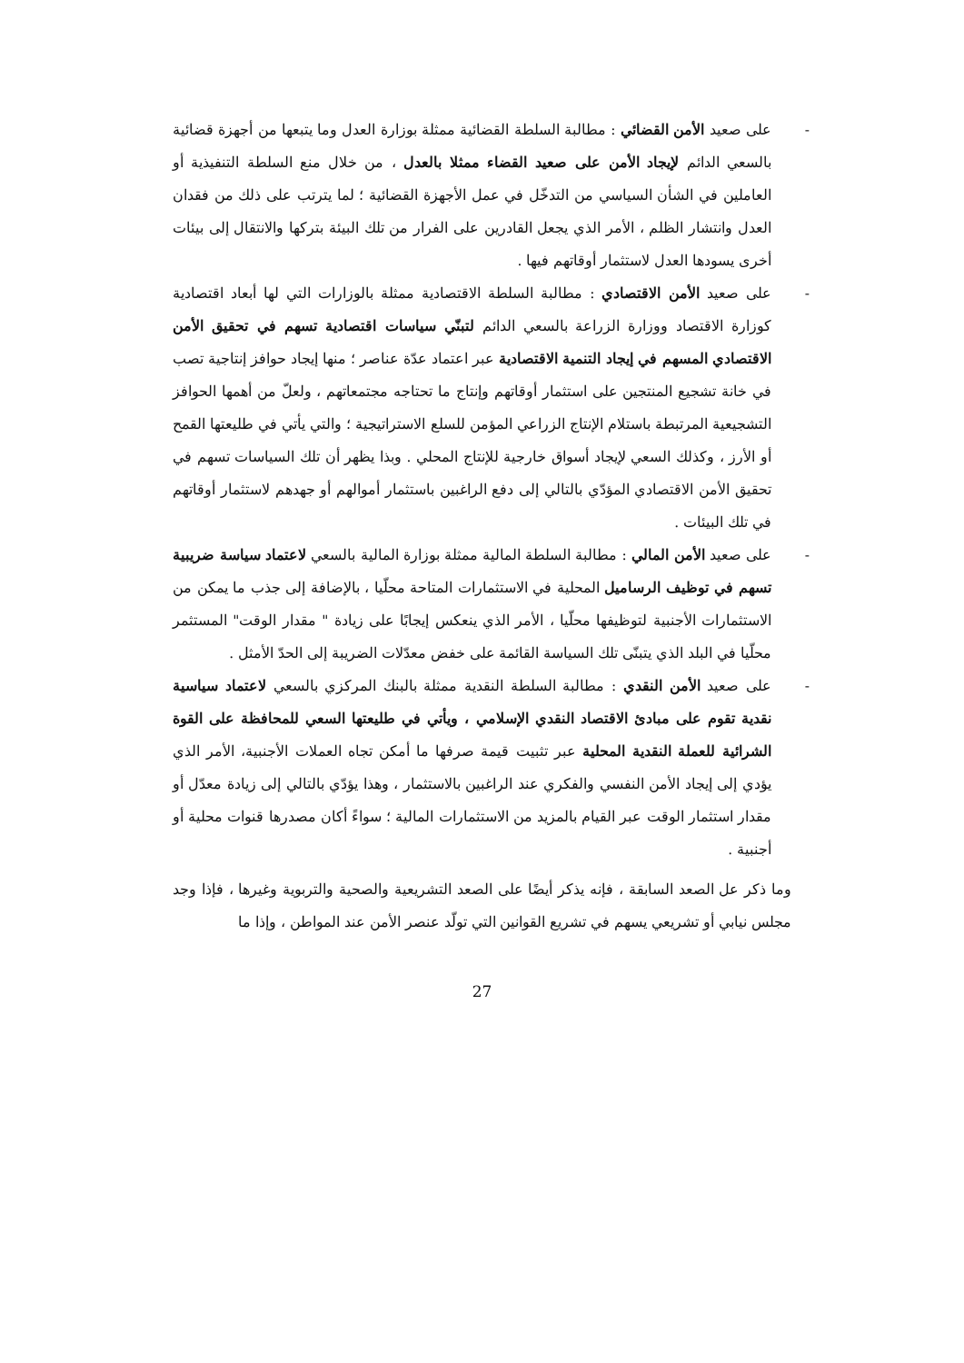- على صعيد الأمن القضائي : مطالبة السلطة القضائية ممثلة بوزارة العدل وما يتبعها من أجهزة قضائية بالسعي الدائم لإيجاد الأمن على صعيد القضاء ممثلا بالعدل ، من خلال منع السلطة التنفيذية أو العاملين في الشأن السياسي من التدخّل في عمل الأجهزة القضائية ؛ لما يترتب على ذلك من فقدان العدل وانتشار الظلم ، الأمر الذي يجعل القادرين على الفرار من تلك البيئة بتركها والانتقال إلى بيئات أخرى يسودها العدل لاستثمار أوقاتهم فيها .
- على صعيد الأمن الاقتصادي : مطالبة السلطة الاقتصادية ممثلة بالوزارات التي لها أبعاد اقتصادية كوزارة الاقتصاد ووزارة الزراعة بالسعي الدائم لتبنّي سياسات اقتصادية تسهم في تحقيق الأمن الاقتصادي المسهم في إيجاد التنمية الاقتصادية عبر اعتماد عدّة عناصر ؛ منها إيجاد حوافز إنتاجية تصب في خانة تشجيع المنتجين على استثمار أوقاتهم وإنتاج ما تحتاجه مجتمعاتهم ، ولعلّ من أهمها الحوافز التشجيعية المرتبطة باستلام الإنتاج الزراعي المؤمن للسلع الاستراتيجية ؛ والتي يأتي في طليعتها القمح أو الأرز ، وكذلك السعي لإيجاد أسواق خارجية للإنتاج المحلي . وبذا يظهر أن تلك السياسات تسهم في تحقيق الأمن الاقتصادي المؤدّي بالتالي إلى دفع الراغبين باستثمار أموالهم أو جهدهم لاستثمار أوقاتهم في تلك البيئات .
- على صعيد الأمن المالي : مطالبة السلطة المالية ممثلة بوزارة المالية بالسعي لاعتماد سياسة ضريبية تسهم في توظيف الرساميل المحلية في الاستثمارات المتاحة محلّيا ، بالإضافة إلى جذب ما يمكن من الاستثمارات الأجنبية لتوظيفها محلّيا ، الأمر الذي ينعكس إيجابًا على زيادة " مقدار الوقت" المستثمر محلّيا في البلد الذي يتبنّى تلك السياسة القائمة على خفض معدّلات الضريبة إلى الحدّ الأمثل .
- على صعيد الأمن النقدي : مطالبة السلطة النقدية ممثلة بالبنك المركزي بالسعي لاعتماد سياسية نقدية تقوم على مبادئ الاقتصاد النقدي الإسلامي ، ويأتي في طليعتها السعي للمحافظة على القوة الشرائية للعملة النقدية المحلية عبر تثبيت قيمة صرفها ما أمكن تجاه العملات الأجنبية، الأمر الذي يؤدي إلى إيجاد الأمن النفسي والفكري عند الراغبين بالاستثمار ، وهذا يؤدّي بالتالي إلى زيادة معدّل أو مقدار استثمار الوقت عبر القيام بالمزيد من الاستثمارات المالية ؛ سواءً أكان مصدرها قنوات محلية أو أجنبية .
وما ذكر عل الصعد السابقة ، فإنه يذكر أيضًا على الصعد التشريعية والصحية والتربوية وغيرها ، فإذا وجد مجلس نيابي أو تشريعي يسهم في تشريع القوانين التي تولّد عنصر الأمن عند المواطن ، وإذا ما
27